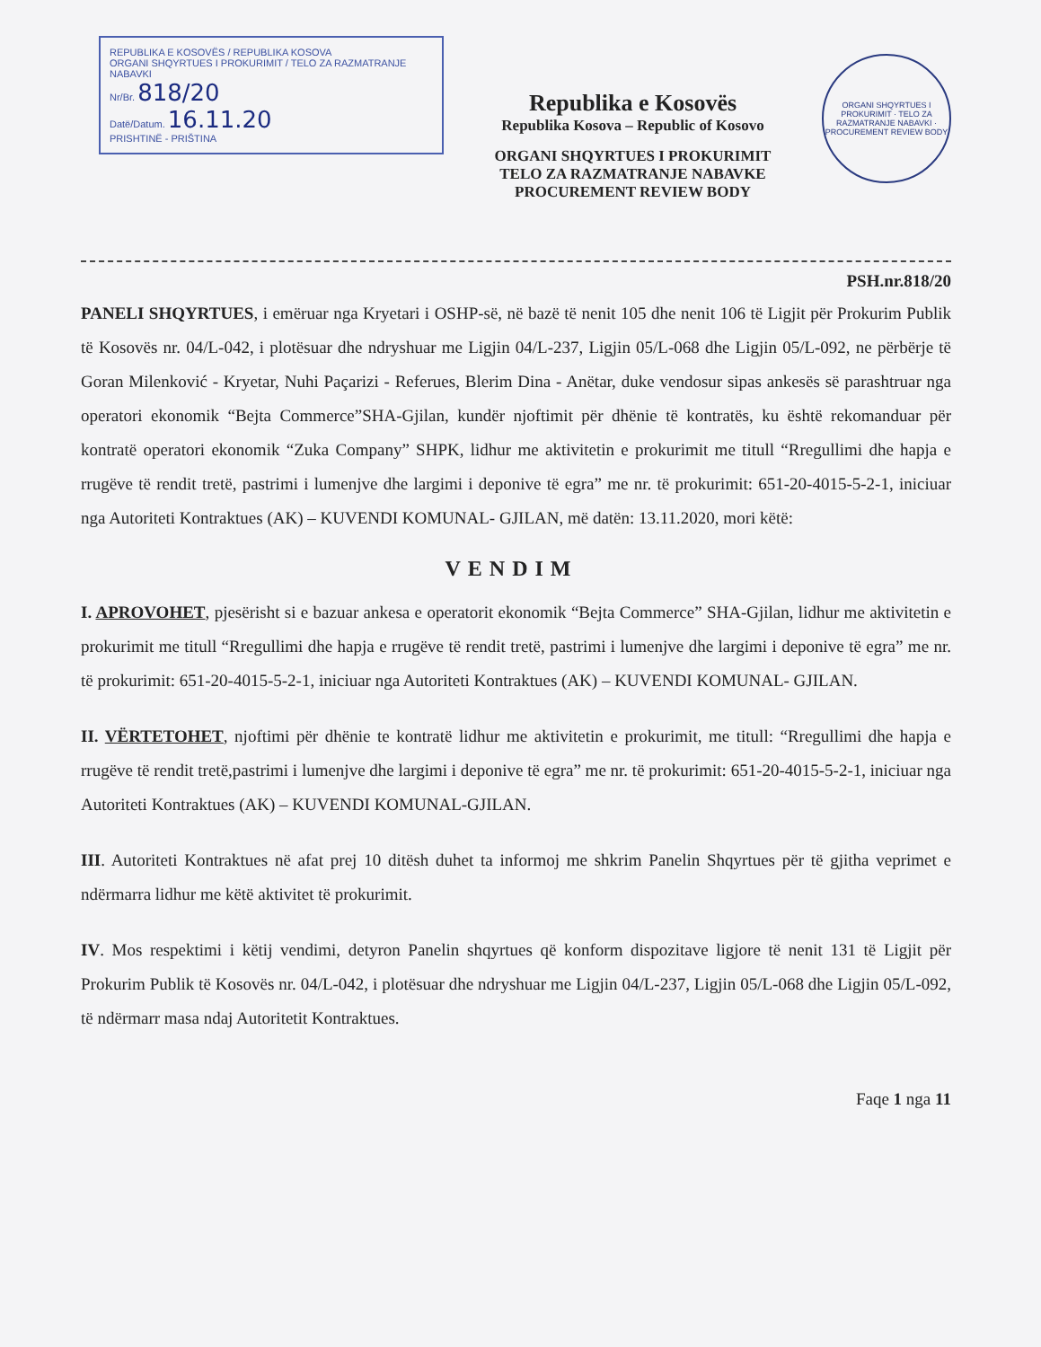REPUBLIKA E KOSOVËS / REPUBLIKA KOSOVA
ORGANI SHQYRTUES I PROKURIMIT / TELO ZA RAZMATRANJE NABAVKI
Nr/Br. 818/20
Datë/Datum. 16.11.20
PRISHTINË - PRIŠTINA
Republika e Kosovës
Republika Kosova – Republic of Kosovo
ORGANI SHQYRTUES I PROKURIMIT
TELO ZA RAZMATRANJE NABAVKE
PROCUREMENT REVIEW BODY
ORGANI SHQYRTUES I PROKURIMIT · TELO ZA RAZMATRANJE NABAVKI · PROCUREMENT REVIEW BODY
PSH.nr.818/20
PANELI SHQYRTUES, i emëruar nga Kryetari i OSHP-së, në bazë të nenit 105 dhe nenit 106 të Ligjit për Prokurim Publik të Kosovës nr. 04/L-042, i plotësuar dhe ndryshuar me Ligjin 04/L-237, Ligjin 05/L-068 dhe Ligjin 05/L-092, ne përbërje të Goran Milenković - Kryetar, Nuhi Paçarizi - Referues, Blerim Dina - Anëtar, duke vendosur sipas ankesës së parashtruar nga operatori ekonomik “Bejta Commerce”SHA-Gjilan, kundër njoftimit për dhënie të kontratës, ku është rekomanduar për kontratë operatori ekonomik “Zuka Company” SHPK, lidhur me aktivitetin e prokurimit me titull “Rregullimi dhe hapja e rrugëve të rendit tretë, pastrimi i lumenjve dhe largimi i deponive të egra” me nr. të prokurimit: 651-20-4015-5-2-1, iniciuar nga Autoriteti Kontraktues (AK) – KUVENDI KOMUNAL- GJILAN, më datën: 13.11.2020, mori këtë:
VENDIM
I. APROVOHET, pjesërisht si e bazuar ankesa e operatorit ekonomik “Bejta Commerce” SHA-Gjilan, lidhur me aktivitetin e prokurimit me titull “Rregullimi dhe hapja e rrugëve të rendit tretë, pastrimi i lumenjve dhe largimi i deponive të egra” me nr. të prokurimit: 651-20-4015-5-2-1, iniciuar nga Autoriteti Kontraktues (AK) – KUVENDI KOMUNAL- GJILAN.
II. VËRTETOHET, njoftimi për dhënie te kontratë lidhur me aktivitetin e prokurimit, me titull: “Rregullimi dhe hapja e rrugëve të rendit tretë,pastrimi i lumenjve dhe largimi i deponive të egra” me nr. të prokurimit: 651-20-4015-5-2-1, iniciuar nga Autoriteti Kontraktues (AK) – KUVENDI KOMUNAL-GJILAN.
III. Autoriteti Kontraktues në afat prej 10 ditësh duhet ta informoj me shkrim Panelin Shqyrtues për të gjitha veprimet e ndërmarra lidhur me këtë aktivitet të prokurimit.
IV. Mos respektimi i këtij vendimi, detyron Panelin shqyrtues që konform dispozitave ligjore të nenit 131 të Ligjit për Prokurim Publik të Kosovës nr. 04/L-042, i plotësuar dhe ndryshuar me Ligjin 04/L-237, Ligjin 05/L-068 dhe Ligjin 05/L-092, të ndërmarr masa ndaj Autoritetit Kontraktues.
Faqe 1 nga 11